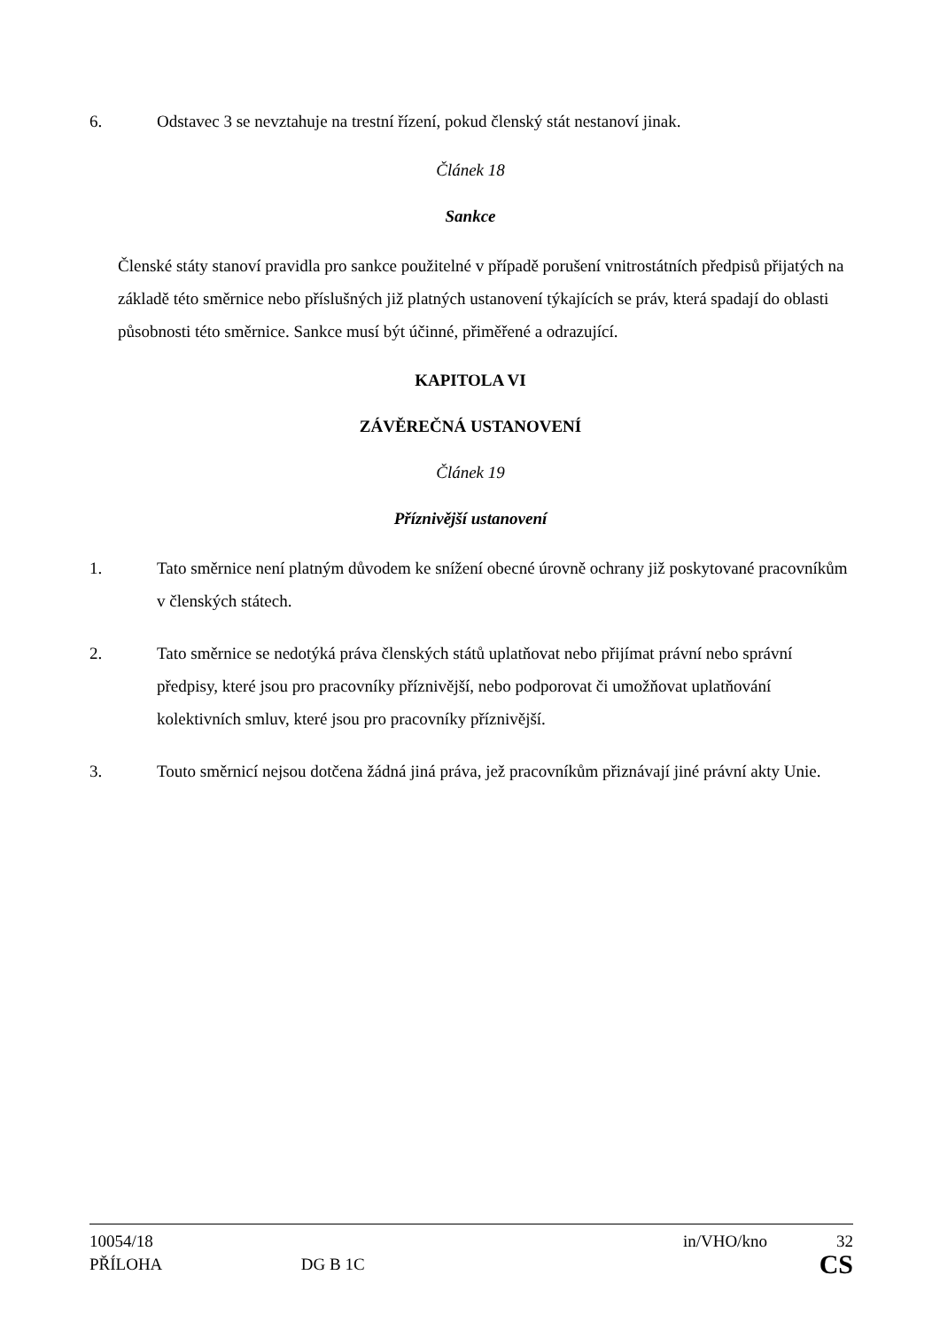6. Odstavec 3 se nevztahuje na trestní řízení, pokud členský stát nestanoví jinak.
Článek 18
Sankce
Členské státy stanoví pravidla pro sankce použitelné v případě porušení vnitrostátních předpisů přijatých na základě této směrnice nebo příslušných již platných ustanovení týkajících se práv, která spadají do oblasti působnosti této směrnice. Sankce musí být účinné, přiměřené a odrazující.
KAPITOLA VI
ZÁVĚREČNÁ USTANOVENÍ
Článek 19
Příznivější ustanovení
1. Tato směrnice není platným důvodem ke snížení obecné úrovně ochrany již poskytované pracovníkům v členských státech.
2. Tato směrnice se nedotýká práva členských států uplatňovat nebo přijímat právní nebo správní předpisy, které jsou pro pracovníky příznivější, nebo podporovat či umožňovat uplatňování kolektivních smluv, které jsou pro pracovníky příznivější.
3. Touto směrnicí nejsou dotčena žádná jiná práva, jež pracovníkům přiznávají jiné právní akty Unie.
10054/18 in/VHO/kno 32
PŘÍLOHA DG B 1C CS